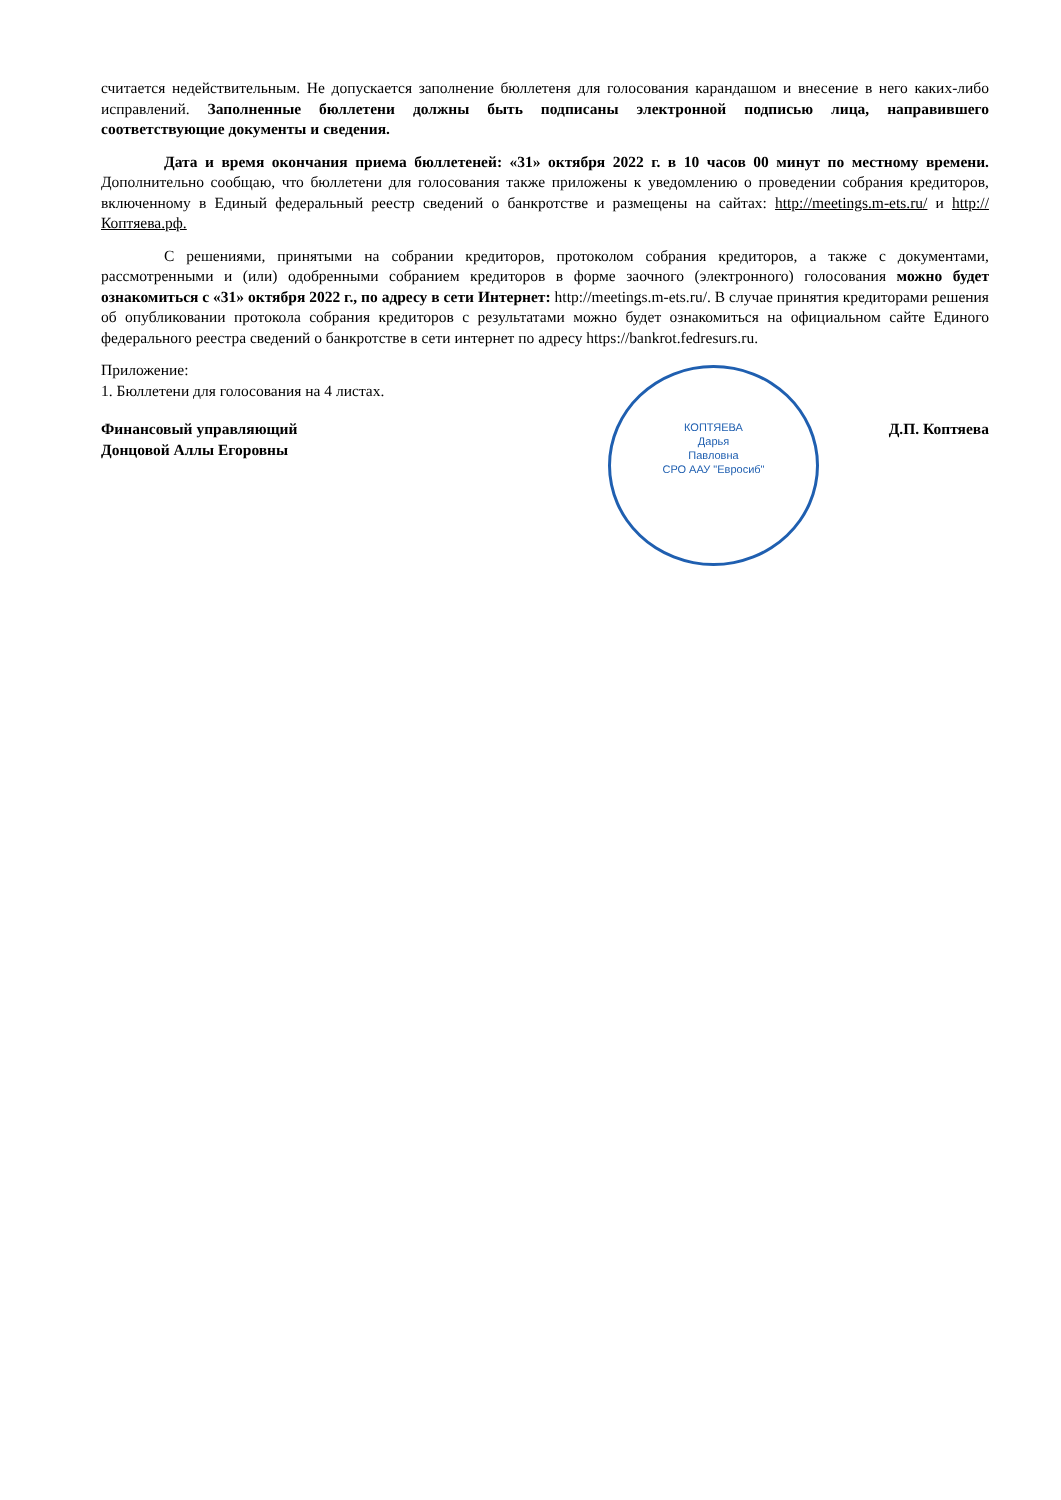считается недействительным. Не допускается заполнение бюллетеня для голосования карандашом и внесение в него каких-либо исправлений. Заполненные бюллетени должны быть подписаны электронной подписью лица, направившего соответствующие документы и сведения.
Дата и время окончания приема бюллетеней: «31» октября 2022 г. в 10 часов 00 минут по местному времени. Дополнительно сообщаю, что бюллетени для голосования также приложены к уведомлению о проведении собрания кредиторов, включенному в Единый федеральный реестр сведений о банкротстве и размещены на сайтах: http://meetings.m-ets.ru/ и http://Коптяева.рф.
С решениями, принятыми на собрании кредиторов, протоколом собрания кредиторов, а также с документами, рассмотренными и (или) одобренными собранием кредиторов в форме заочного (электронного) голосования можно будет ознакомиться с «31» октября 2022 г., по адресу в сети Интернет: http://meetings.m-ets.ru/. В случае принятия кредиторами решения об опубликовании протокола собрания кредиторов с результатами можно будет ознакомиться на официальном сайте Единого федерального реестра сведений о банкротстве в сети интернет по адресу https://bankrot.fedresurs.ru.
Приложение:
1. Бюллетени для голосования на 4 листах.
Финансовый управляющий
Донцовой Аллы Егоровны Д.П. Коптяева
КОПТЯЕВА
Дарья
Павловна
СРО ААУ "Евросиб"